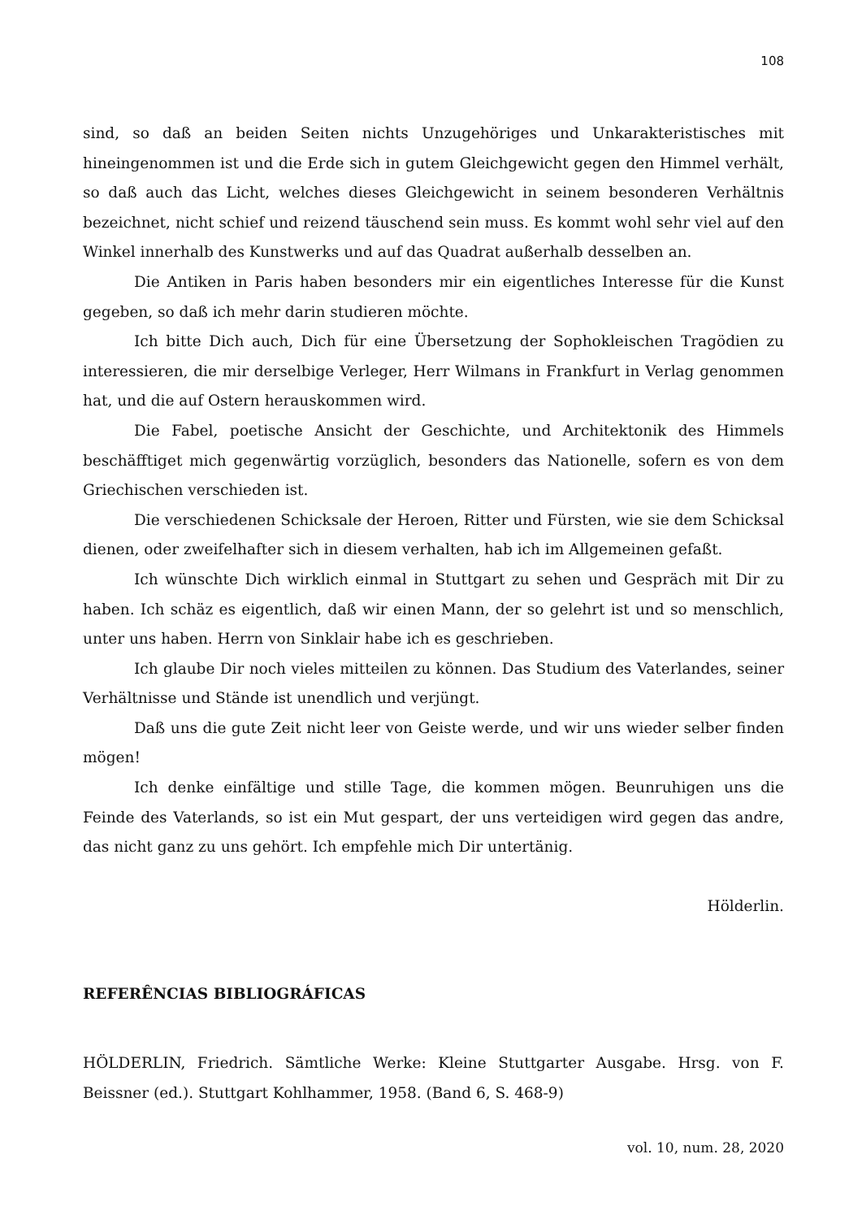108
sind, so daß an beiden Seiten nichts Unzugehöriges und Unkarakteristisches mit hineingenommen ist und die Erde sich in gutem Gleichgewicht gegen den Himmel verhält, so daß auch das Licht, welches dieses Gleichgewicht in seinem besonderen Verhältnis bezeichnet, nicht schief und reizend täuschend sein muss. Es kommt wohl sehr viel auf den Winkel innerhalb des Kunstwerks und auf das Quadrat außerhalb desselben an.
Die Antiken in Paris haben besonders mir ein eigentliches Interesse für die Kunst gegeben, so daß ich mehr darin studieren möchte.
Ich bitte Dich auch, Dich für eine Übersetzung der Sophokleischen Tragödien zu interessieren, die mir derselbige Verleger, Herr Wilmans in Frankfurt in Verlag genommen hat, und die auf Ostern herauskommen wird.
Die Fabel, poetische Ansicht der Geschichte, und Architektonik des Himmels beschäfftiget mich gegenwärtig vorzüglich, besonders das Nationelle, sofern es von dem Griechischen verschieden ist.
Die verschiedenen Schicksale der Heroen, Ritter und Fürsten, wie sie dem Schicksal dienen, oder zweifelhafter sich in diesem verhalten, hab ich im Allgemeinen gefaßt.
Ich wünschte Dich wirklich einmal in Stuttgart zu sehen und Gespräch mit Dir zu haben. Ich schäz es eigentlich, daß wir einen Mann, der so gelehrt ist und so menschlich, unter uns haben. Herrn von Sinklair habe ich es geschrieben.
Ich glaube Dir noch vieles mitteilen zu können. Das Studium des Vaterlandes, seiner Verhältnisse und Stände ist unendlich und verjüngt.
Daß uns die gute Zeit nicht leer von Geiste werde, und wir uns wieder selber finden mögen!
Ich denke einfältige und stille Tage, die kommen mögen. Beunruhigen uns die Feinde des Vaterlands, so ist ein Mut gespart, der uns verteidigen wird gegen das andre, das nicht ganz zu uns gehört. Ich empfehle mich Dir untertänig.
Hölderlin.
REFERÊNCIAS BIBLIOGRÁFICAS
HÖLDERLIN, Friedrich. Sämtliche Werke: Kleine Stuttgarter Ausgabe. Hrsg. von F. Beissner (ed.). Stuttgart Kohlhammer, 1958. (Band 6, S. 468-9)
vol. 10, num. 28, 2020